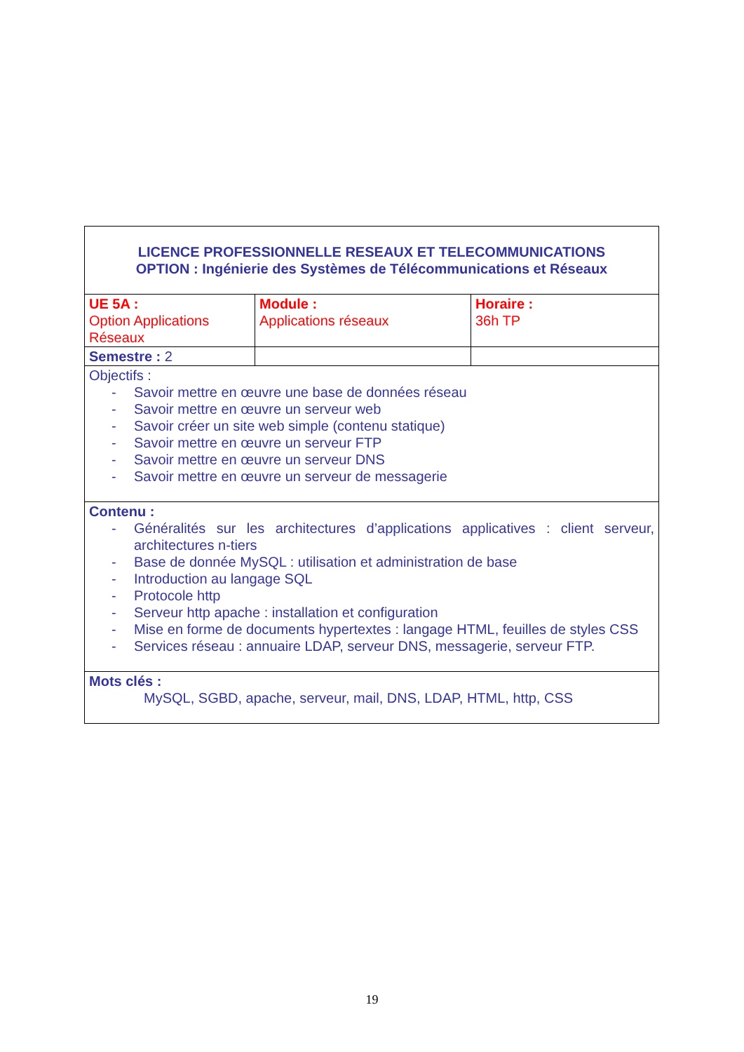| LICENCE PROFESSIONNELLE RESEAUX ET TELECOMMUNICATIONS OPTION : Ingénierie des Systèmes de Télécommunications et Réseaux | | |
| UE 5A : Option Applications Réseaux | Module : Applications réseaux | Horaire : 36h TP |
| Semestre : 2 | | |
| Objectifs : - Savoir mettre en œuvre une base de données réseau - Savoir mettre en œuvre un serveur web - Savoir créer un site web simple (contenu statique) - Savoir mettre en œuvre un serveur FTP - Savoir mettre en œuvre un serveur DNS - Savoir mettre en œuvre un serveur de messagerie | | |
| Contenu : - Généralités sur les architectures d’applications applicatives : client serveur, architectures n-tiers - Base de donnée MySQL : utilisation et administration de base - Introduction au langage SQL - Protocole http - Serveur http apache : installation et configuration - Mise en forme de documents hypertextes : langage HTML, feuilles de styles CSS - Services réseau : annuaire LDAP, serveur DNS, messagerie, serveur FTP. | | |
| Mots clés : MySQL, SGBD, apache, serveur, mail, DNS, LDAP, HTML, http, CSS | | |
19